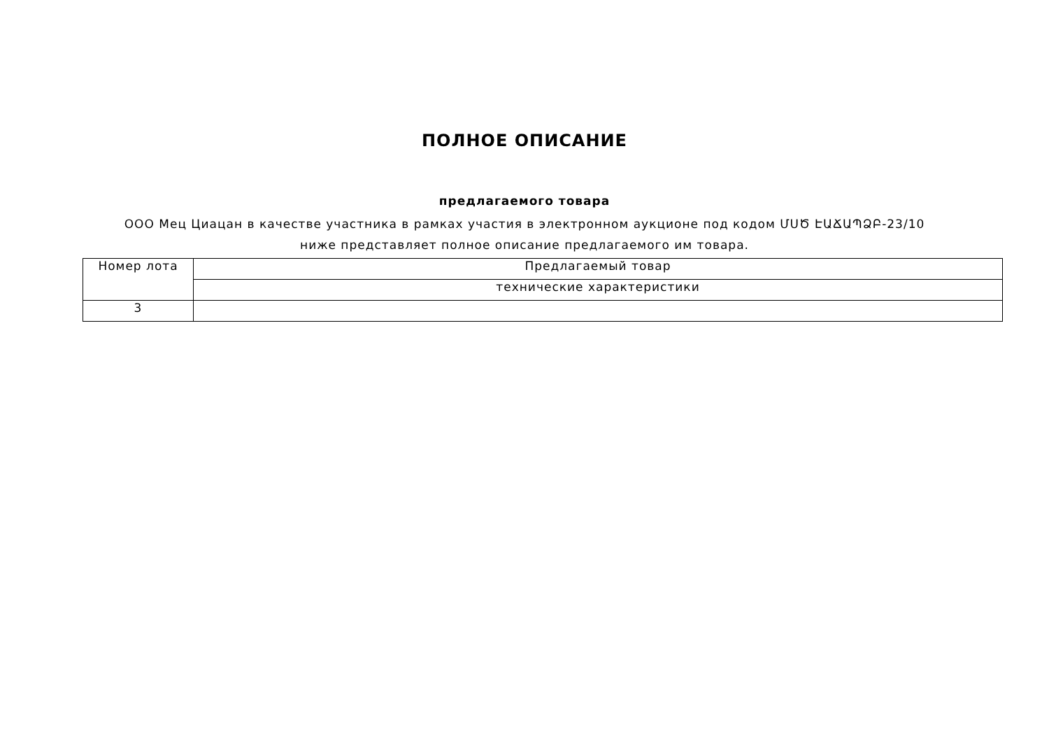ПОЛНОЕ ОПИСАНИЕ
предлагаемого товара
ООО Мец Циацан в качестве участника в рамках участия в электронном аукционе под кодом ՄՍԾ ԷԱՃԱՊՁԲ-23/10 ниже представляет полное описание предлагаемого им товара.
| Номер лота | Предлагаемый товар |
| | технические характеристики |
| 3 | |